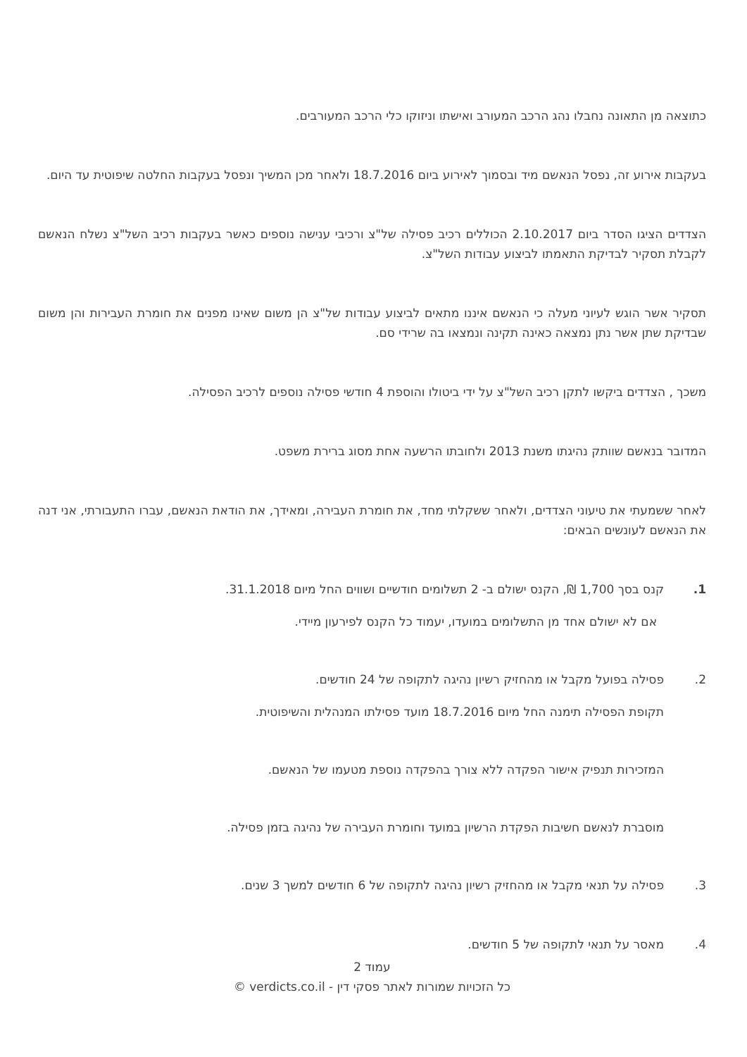כתוצאה מן התאונה נחבלו נהג הרכב המעורב ואישתו וניזוקו כלי הרכב המעורבים.
בעקבות אירוע זה, נפסל הנאשם מיד ובסמוך לאירוע ביום 18.7.2016 ולאחר מכן המשיך ונפסל בעקבות החלטה שיפוטית עד היום.
הצדדים הציגו הסדר ביום 2.10.2017 הכוללים רכיב פסילה של"צ ורכיבי ענישה נוספים כאשר בעקבות רכיב השל"צ נשלח הנאשם לקבלת תסקיר לבדיקת התאמתו לביצוע עבודות השל"צ.
תסקיר אשר הוגש לעיוני מעלה כי הנאשם איננו מתאים לביצוע עבודות של"צ הן משום שאינו מפנים את חומרת העבירות והן משום שבדיקת שתן אשר נתן נמצאה כאינה תקינה ונמצאו בה שרידי סם.
משכך , הצדדים ביקשו לתקן רכיב השל"צ על ידי ביטולו והוספת 4 חודשי פסילה נוספים לרכיב הפסילה.
המדובר בנאשם שוותק נהיגתו משנת 2013 ולחובתו הרשעה אחת מסוג ברירת משפט.
לאחר ששמעתי את טיעוני הצדדים, ולאחר ששקלתי מחד, את חומרת העבירה, ומאידך, את הודאת הנאשם, עברו התעבורתי, אני דנה את הנאשם לעונשים הבאים:
1. קנס בסך 1,700 ₪, הקנס ישולם ב- 2 תשלומים חודשיים ושווים החל מיום 31.1.2018.
אם לא ישולם אחד מן התשלומים במועדו, יעמוד כל הקנס לפירעון מיידי.
2. פסילה בפועל מקבל או מהחזיק רשיון נהיגה לתקופה של 24 חודשים.
תקופת הפסילה תימנה החל מיום 18.7.2016 מועד פסילתו המנהלית והשיפוטית.
המזכירות תנפיק אישור הפקדה ללא צורך בהפקדה נוספת מטעמו של הנאשם.
מוסברת לנאשם חשיבות הפקדת הרשיון במועד וחומרת העבירה של נהיגה בזמן פסילה.
3. פסילה על תנאי מקבל או מהחזיק רשיון נהיגה לתקופה של 6 חודשים למשך 3 שנים.
4. מאסר על תנאי לתקופה של 5 חודשים.
עמוד 2
כל הזכויות שמורות לאתר פסקי דין - verdicts.co.il ©